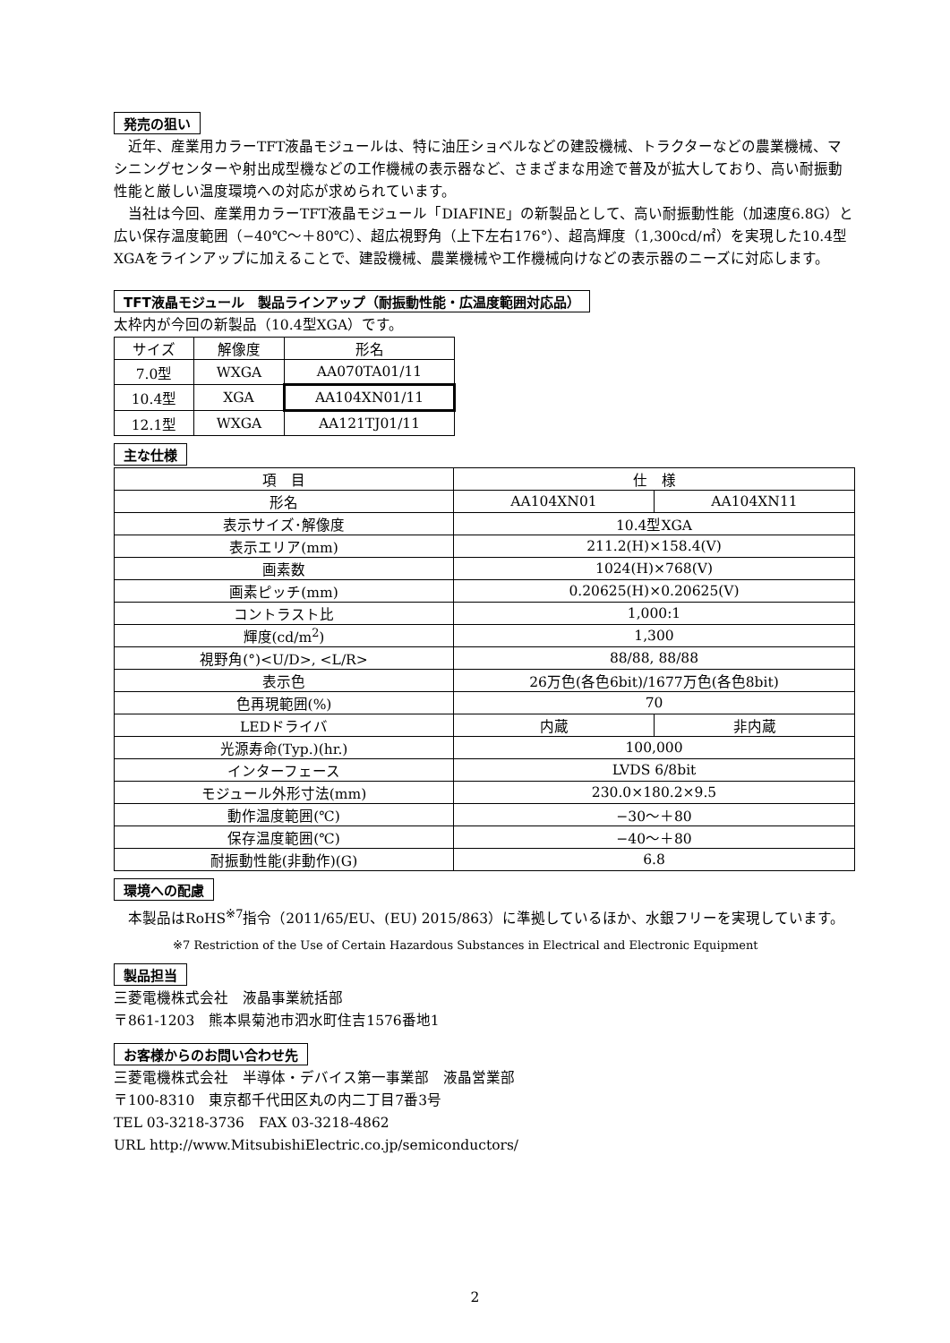発売の狙い
　近年、産業用カラーTFT液晶モジュールは、特に油圧ショベルなどの建設機械、トラクターなどの農業機械、マシニングセンターや射出成型機などの工作機械の表示器など、さまざまな用途で普及が拡大しており、高い耐振動性能と厳しい温度環境への対応が求められています。
　当社は今回、産業用カラーTFT液晶モジュール「DIAFINE」の新製品として、高い耐振動性能（加速度6.8G）と広い保存温度範囲（−40℃～＋80℃）、超広視野角（上下左右176°）、超高輝度（1,300cd/㎡）を実現した10.4型XGAをラインアップに加えることで、建設機械、農業機械や工作機械向けなどの表示器のニーズに対応します。
TFT液晶モジュール　製品ラインアップ（耐振動性能・広温度範囲対応品）
太枠内が今回の新製品（10.4型XGA）です。
| サイズ | 解像度 | 形名 |
| --- | --- | --- |
| 7.0型 | WXGA | AA070TA01/11 |
| 10.4型 | XGA | AA104XN01/11 |
| 12.1型 | WXGA | AA121TJ01/11 |
主な仕様
| 項 目 | 仕 様 | |
| --- | --- | --- |
| 形名 | AA104XN01 | AA104XN11 |
| 表示サイズ･解像度 | 10.4型XGA | |
| 表示エリア(mm) | 211.2(H)×158.4(V) | |
| 画素数 | 1024(H)×768(V) | |
| 画素ピッチ(mm) | 0.20625(H)×0.20625(V) | |
| コントラスト比 | 1,000:1 | |
| 輝度(cd/m<sup>2</sup>) | 1,300 | |
| 視野角(°)<U/D>, <L/R> | 88/88, 88/88 | |
| 表示色 | 26万色(各色6bit)/1677万色(各色8bit) | |
| 色再現範囲(%) | 70 | |
| LEDドライバ | 内蔵 | 非内蔵 |
| 光源寿命(Typ.)(hr.) | 100,000 | |
| インターフェース | LVDS 6/8bit | |
| モジュール外形寸法(mm) | 230.0×180.2×9.5 | |
| 動作温度範囲(℃) | −30～＋80 | |
| 保存温度範囲(℃) | −40～＋80 | |
| 耐振動性能(非動作)(G) | 6.8 | |
環境への配慮
　本製品はRoHS<sup>※7</sup>指令（2011/65/EU、(EU) 2015/863）に準拠しているほか、水銀フリーを実現しています。
※7 Restriction of the Use of Certain Hazardous Substances in Electrical and Electronic Equipment
製品担当
三菱電機株式会社　液晶事業統括部
〒861-1203　熊本県菊池市泗水町住吉1576番地1
お客様からのお問い合わせ先
三菱電機株式会社　半導体・デバイス第一事業部　液晶営業部
〒100-8310　東京都千代田区丸の内二丁目7番3号
TEL 03-3218-3736　FAX 03-3218-4862
URL http://www.MitsubishiElectric.co.jp/semiconductors/
2